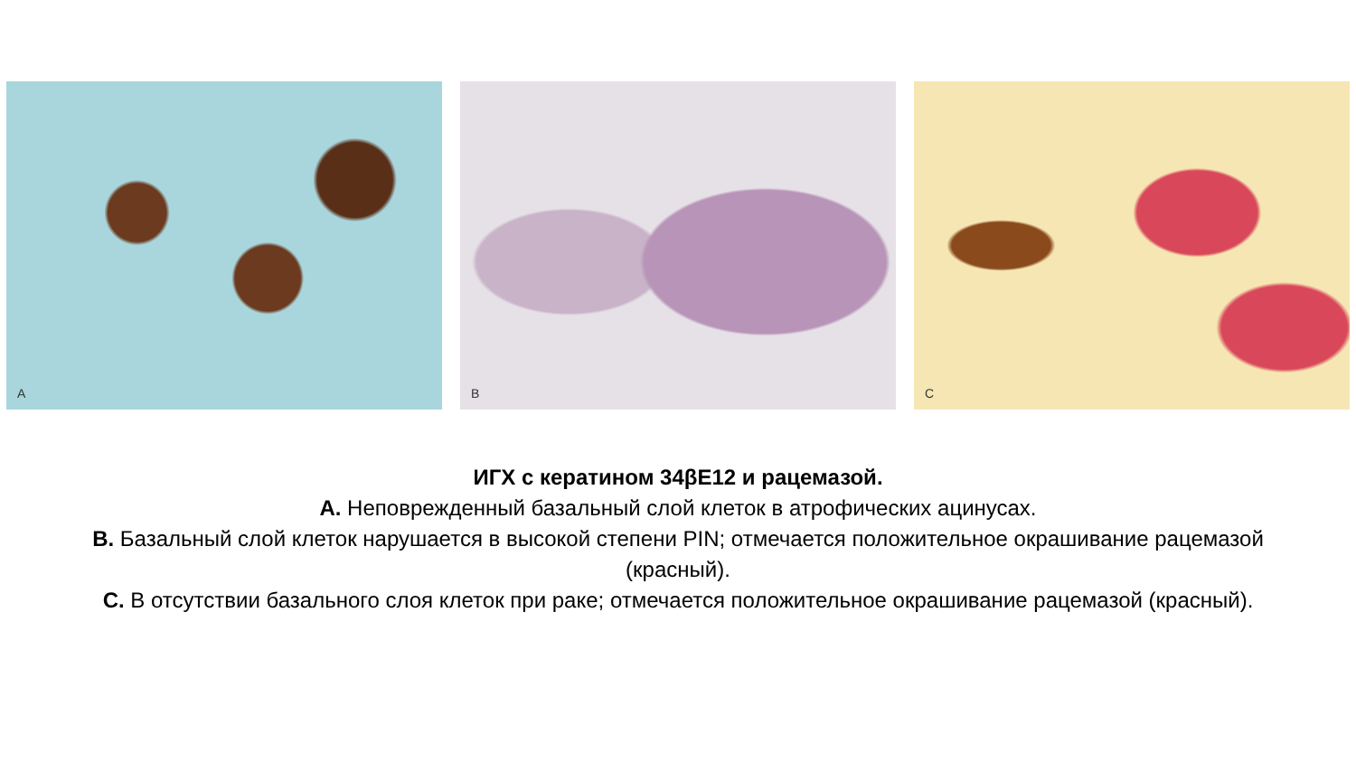A
B
C
ИГХ с кератином 34βE12 и рацемазой.
A. Неповрежденный базальный слой клеток в атрофических ацинусах.
B. Базальный слой клеток нарушается в высокой степени PIN; отмечается положительное окрашивание рацемазой (красный).
C. В отсутствии базального слоя клеток при раке; отмечается положительное окрашивание рацемазой (красный).